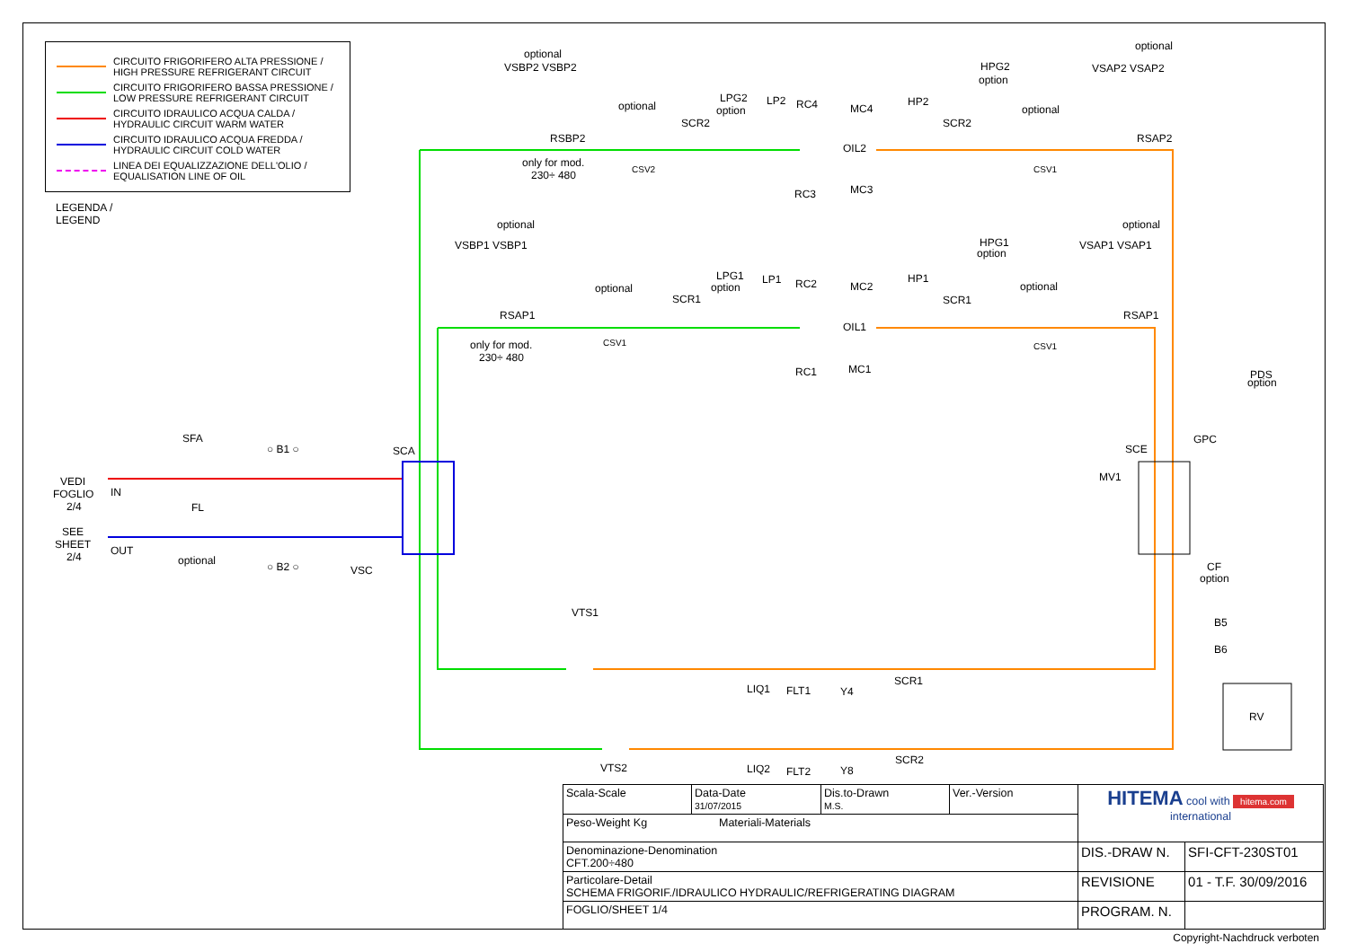CIRCUITO FRIGORIFERO ALTA PRESSIONE /
HIGH PRESSURE REFRIGERANT CIRCUIT
CIRCUITO FRIGORIFERO BASSA PRESSIONE /
LOW PRESSURE REFRIGERANT CIRCUIT
CIRCUITO IDRAULICO ACQUA CALDA /
HYDRAULIC CIRCUIT WARM WATER
CIRCUITO IDRAULICO ACQUA FREDDA /
HYDRAULIC CIRCUIT COLD WATER
LINEA DEI EQUALIZZAZIONE DELL'OLIO /
EQUALISATION LINE OF OIL
LEGENDA /
LEGEND
optional
VSBP2 VSBP2
RSBP2
only for mod.
230÷ 480
optional
CSV2
SCR2
LPG2
option
LP2
RC4
MC4
OIL2
RC3
MC3
HP2
HPG2
option
SCR2
optional
CSV1
optional
VSAP2 VSAP2
RSAP2
optional
VSBP1 VSBP1
RSAP1
only for mod.
230÷ 480
optional
CSV1
SCR1
LPG1
option
LP1
RC2
MC2
OIL1
RC1
MC1
HP1
HPG1
option
SCR1
optional
CSV1
optional
VSAP1 VSAP1
RSAP1
PDS
option
SFA
VEDI
FOGLIO
2/4
IN
SEE
SHEET
2/4
OUT
FL
optional
○ B1 ○
○ B2 ○
SCA
VSC
SCE
GPC
MV1
CF
option
B5
B6
RV
VTS1
LIQ1
FLT1
Y4
SCR1
VTS2
LIQ2
FLT2
Y8
SCR2
| Scala-Scale | Data-Date 31/07/2015 | Dis.to-Drawn M.S. | Ver.-Version | HITEMA cool with hitema.com international | |
| Peso-Weight Kg Materiali-Materials | | | | | |
| Denominazione-Denomination CFT.200÷480 | | | | DIS.-DRAW N. | SFI-CFT-230ST01 |
| Particolare-Detail SCHEMA FRIGORIF./IDRAULICO HYDRAULIC/REFRIGERATING DIAGRAM | | | | REVISIONE | 01 - T.F. 30/09/2016 |
| FOGLIO/SHEET 1/4 | | | | PROGRAM. N. | |
Copyright-Nachdruck verboten